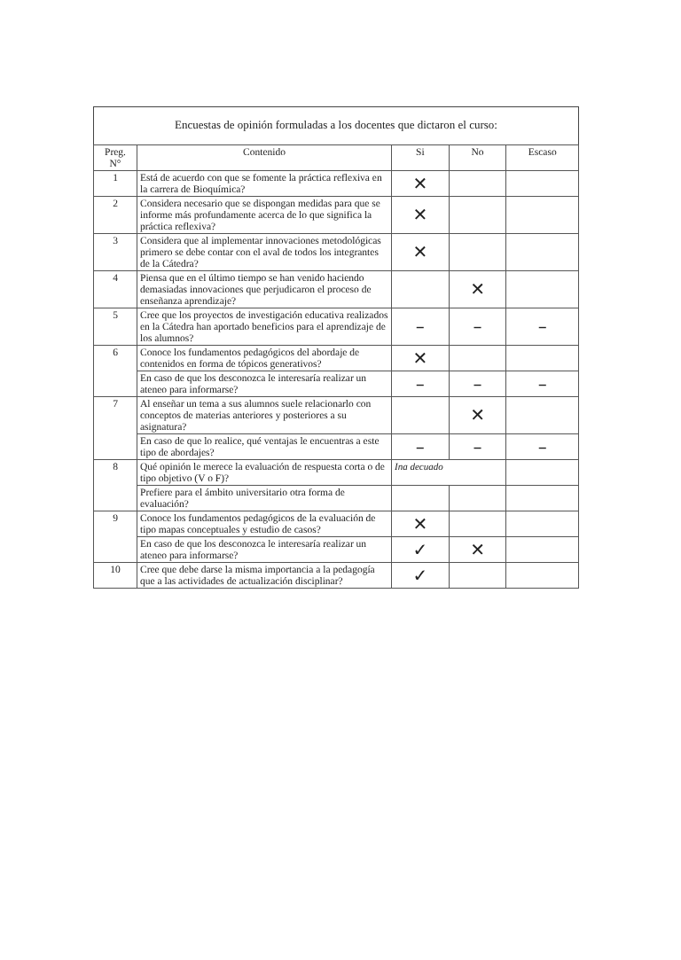Encuestas de opinión formuladas a los docentes que dictaron el curso:
| Preg. N° | Contenido | Si | No | Escaso |
| --- | --- | --- | --- | --- |
| 1 | Está de acuerdo con que se fomente la práctica reflexiva en la carrera de Bioquímica? | ✕ | | |
| 2 | Considera necesario que se dispongan medidas para que se informe más profundamente acerca de lo que significa la práctica reflexiva? | ✕ | | |
| 3 | Considera que al implementar innovaciones metodológicas primero se debe contar con el aval de todos los integrantes de la Cátedra? | ✕ | | |
| 4 | Piensa que en el último tiempo se han venido haciendo demasiadas innovaciones que perjudicaron el proceso de enseñanza aprendizaje? | | ✕ | |
| 5 | Cree que los proyectos de investigación educativa realizados en la Cátedra han aportado beneficios para el aprendizaje de los alumnos? | – | – | – |
| 6 | Conoce los fundamentos pedagógicos del abordaje de contenidos en forma de tópicos generativos? | ✕ | | |
| | En caso de que los desconozca le interesaría realizar un ateneo para informarse? | – | – | – |
| 7 | Al enseñar un tema a sus alumnos suele relacionarlo con conceptos de materias anteriores y posteriores a su asignatura? | | ✕ | |
| | En caso de que lo realice, qué ventajas le encuentras a este tipo de abordajes? | – | – | – |
| 8 | Qué opinión le merece la evaluación de respuesta corta o de tipo objetivo (V o F)? | Ina decuado | | |
| | Prefiere para el ámbito universitario otra forma de evaluación? | | | |
| 9 | Conoce los fundamentos pedagógicos de la evaluación de tipo mapas conceptuales y estudio de casos? | ✕ | | |
| | En caso de que los desconozca le interesaría realizar un ateneo para informarse? | ✓ | ✕ | |
| 10 | Cree que debe darse la misma importancia a la pedagogía que a las actividades de actualización disciplinar? | ✓ | | |